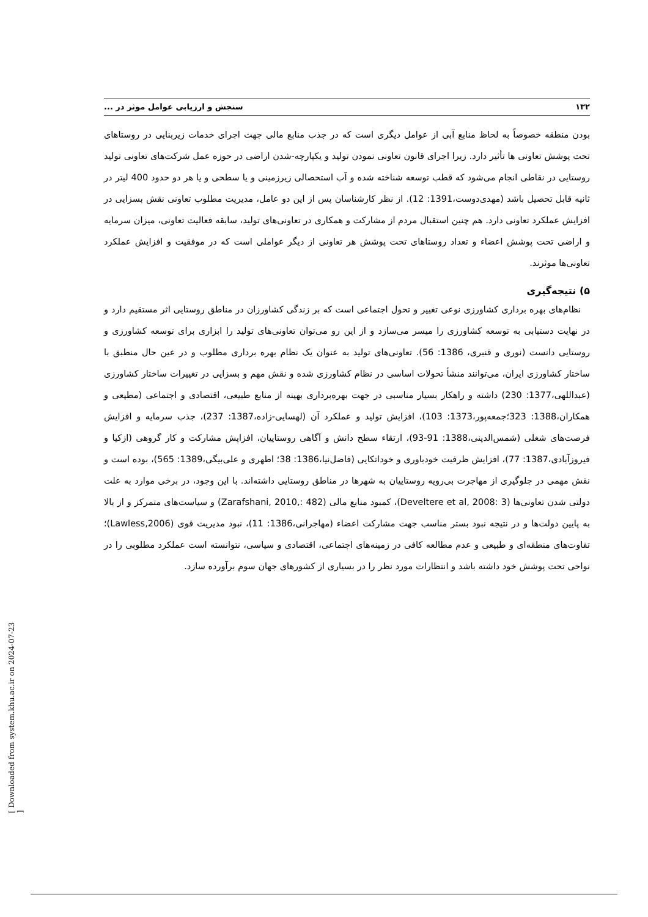۱۳۲ سنجش و ارزیابی عوامل موثر در ...
بودن منطقه خصوصاً به لحاظ منابع آبی از عوامل دیگری است که در جذب منابع مالی جهت اجرای خدمات زیربنایی در روستاهای تحت پوشش تعاونی ها تأثیر دارد. زیرا اجرای قانون تعاونی نمودن تولید و یکپارچه-شدن اراضی در حوزه عمل شرکت‌های تعاونی تولید روستایی در نقاطی انجام می‌شود که قطب توسعه شناخته شده و آب استحصالی زیرزمینی و یا سطحی و یا هر دو حدود 400 لیتر در ثانیه قابل تحصیل باشد (مهدی‌دوست،1391: 12). از نظر کارشناسان پس از این دو عامل، مدیریت مطلوب تعاونی نقش بسزایی در افزایش عملکرد تعاونی دارد. هم چنین استقبال مردم از مشارکت و همکاری در تعاونی‌های تولید، سابقه فعالیت تعاونی، میزان سرمایه و اراضی تحت پوشش اعضاء و تعداد روستاهای تحت پوشش هر تعاونی از دیگر عواملی است که در موفقیت و افزایش عملکرد تعاونی‌ها موثرند.
۵) نتیجه‌گیری
نظام‌های بهره برداری کشاورزی نوعی تغییر و تحول اجتماعی است که بر زندگی کشاورزان در مناطق روستایی اثر مستقیم دارد و در نهایت دستیابی به توسعه کشاورزی را میسر می‌سازد و از این رو می‌توان تعاونی‌های تولید را ابزاری برای توسعه کشاورزی و روستایی دانست (نوری و قنبری، 1386: 56). تعاونی‌های تولید به عنوان یک نظام بهره برداری مطلوب و در عین حال منطبق با ساختار کشاورزی ایران، می‌توانند منشأ تحولات اساسی در نظام کشاورزی شده و نقش مهم و بسزایی در تغییرات ساختار کشاورزی (عبداللهی،1377: 230) داشته و راهکار بسیار مناسبی در جهت بهره‌برداری بهینه از منابع طبیعی، اقتصادی و اجتماعی (مطیعی و همکاران،1388: 323؛جمعه‌پور،1373: 103)، افزایش تولید و عملکرد آن (لهسایی-زاده،1387: 237)، جذب سرمایه و افزایش فرصت‌های شغلی (شمس‌الدینی،1388: 91-93)، ارتقاء سطح دانش و آگاهی روستاییان، افزایش مشارکت و کار گروهی (ازکیا و فیروزآبادی،1387: 77)، افزایش ظرفیت خودباوری و خوداتکایی (فاضل‌نیا،1386: 38؛ اطهری و علی‌بیگی،1389: 565)، بوده است و نقش مهمی در جلوگیری از مهاجرت بی‌رویه روستاییان به شهرها در مناطق روستایی داشته‌اند. با این وجود، در برخی موارد به علت دولتی شدن تعاونی‌ها (Develtere et al, 2008: 3)، کمبود منابع مالی (Zarafshani, 2010,: 482) و سیاست‌های متمرکز و از بالا به پایین دولت‌ها و در نتیجه نبود بستر مناسب جهت مشارکت اعضاء (مهاجرانی،1386: 11)، نبود مدیریت قوی (Lawless,2006)؛ تفاوت‌های منطقه‌ای و طبیعی و عدم مطالعه کافی در زمینه‌های اجتماعی، اقتصادی و سیاسی، نتوانسته است عملکرد مطلوبی را در نواحی تحت پوشش خود داشته باشد و انتظارات مورد نظر را در بسیاری از کشورهای جهان سوم برآورده سازد.
[ Downloaded from system.khu.ac.ir on 2024-07-23 ]